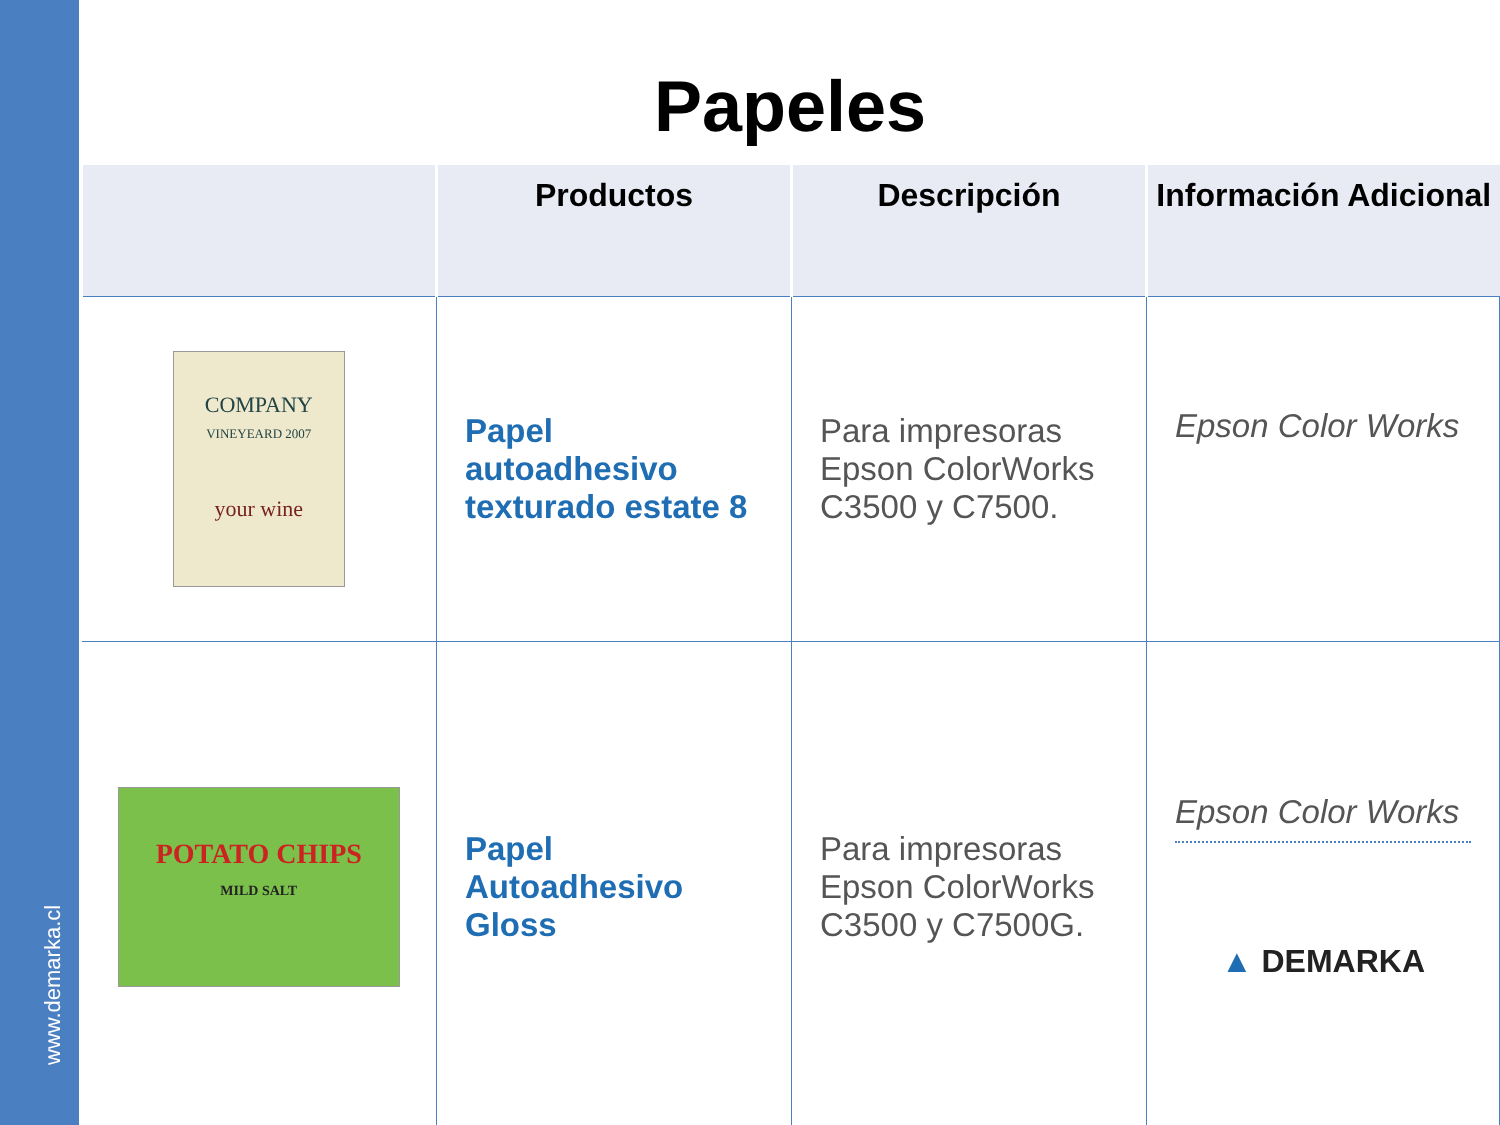Papeles
| | Productos | Descripción | Información Adicional |
| --- | --- | --- | --- |
| COMPANY VINEYEARD 2007 your wine | Papel autoadhesivo texturado estate 8 | Para impresoras Epson ColorWorks C3500 y C7500. | Epson Color Works |
| POTATO CHIPS MILD SALT | Papel Autoadhesivo Gloss | Para impresoras Epson ColorWorks C3500 y C7500G. | Epson Color Works ▲ DEMARKA |
www.demarka.cl